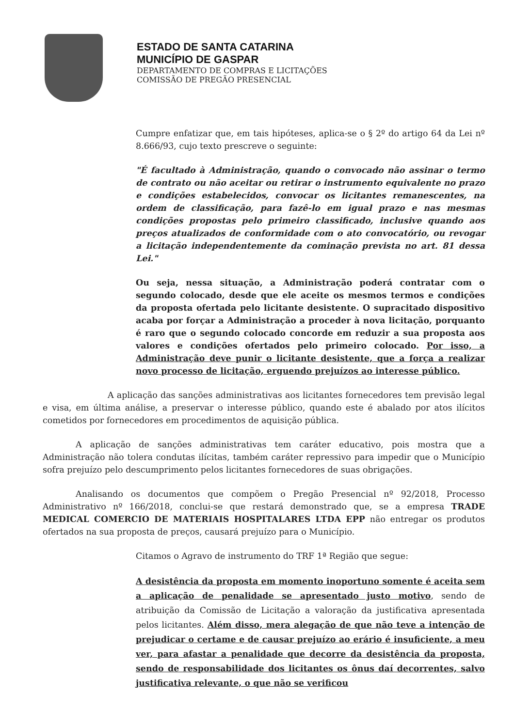ESTADO DE SANTA CATARINA
MUNICÍPIO DE GASPAR
DEPARTAMENTO DE COMPRAS E LICITAÇÕES
COMISSÃO DE PREGÃO PRESENCIAL
Cumpre enfatizar que, em tais hipóteses, aplica-se o § 2º do artigo 64 da Lei nº 8.666/93, cujo texto prescreve o seguinte:
"É facultado à Administração, quando o convocado não assinar o termo de contrato ou não aceitar ou retirar o instrumento equivalente no prazo e condições estabelecidos, convocar os licitantes remanescentes, na ordem de classificação, para fazê-lo em igual prazo e nas mesmas condições propostas pelo primeiro classificado, inclusive quando aos preços atualizados de conformidade com o ato convocatório, ou revogar a licitação independentemente da cominação prevista no art. 81 dessa Lei."
Ou seja, nessa situação, a Administração poderá contratar com o segundo colocado, desde que ele aceite os mesmos termos e condições da proposta ofertada pelo licitante desistente. O supracitado dispositivo acaba por forçar a Administração a proceder à nova licitação, porquanto é raro que o segundo colocado concorde em reduzir a sua proposta aos valores e condições ofertados pelo primeiro colocado. Por isso, a Administração deve punir o licitante desistente, que a força a realizar novo processo de licitação, erguendo prejuízos ao interesse público.
A aplicação das sanções administrativas aos licitantes fornecedores tem previsão legal e visa, em última análise, a preservar o interesse público, quando este é abalado por atos ilícitos cometidos por fornecedores em procedimentos de aquisição pública.
A aplicação de sanções administrativas tem caráter educativo, pois mostra que a Administração não tolera condutas ilícitas, também caráter repressivo para impedir que o Município sofra prejuízo pelo descumprimento pelos licitantes fornecedores de suas obrigações.
Analisando os documentos que compõem o Pregão Presencial nº 92/2018, Processo Administrativo nº 166/2018, conclui-se que restará demonstrado que, se a empresa TRADE MEDICAL COMERCIO DE MATERIAIS HOSPITALARES LTDA EPP não entregar os produtos ofertados na sua proposta de preços, causará prejuízo para o Município.
Citamos o Agravo de instrumento do TRF 1ª Região que segue:
A desistência da proposta em momento inoportuno somente é aceita sem a aplicação de penalidade se apresentado justo motivo, sendo de atribuição da Comissão de Licitação a valoração da justificativa apresentada pelos licitantes. Além disso, mera alegação de que não teve a intenção de prejudicar o certame e de causar prejuízo ao erário é insuficiente, a meu ver, para afastar a penalidade que decorre da desistência da proposta, sendo de responsabilidade dos licitantes os ônus daí decorrentes, salvo justificativa relevante, o que não se verificou